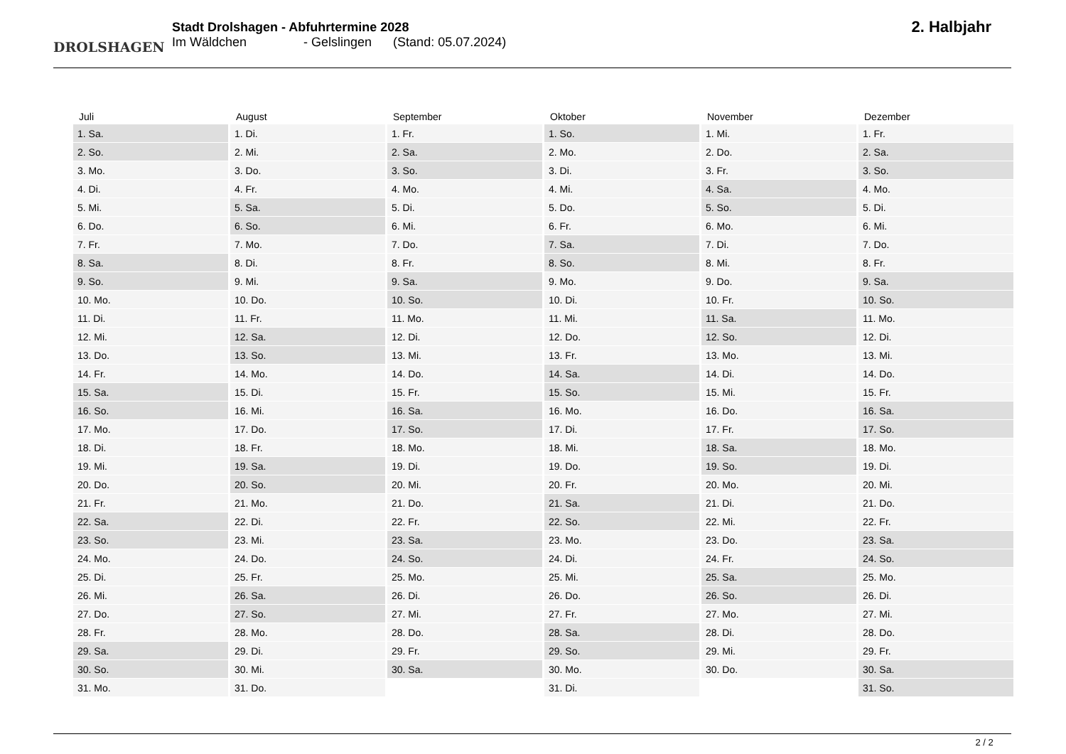DROLSHAGEN
Stadt Drolshagen - Abfuhrtermine 2028
Im Wäldchen - Gelslingen (Stand: 05.07.2024)
2. Halbjahr
| Juli | August | September | Oktober | November | Dezember |
| --- | --- | --- | --- | --- | --- |
| 1. Sa. | 1. Di. | 1. Fr. | 1. So. | 1. Mi. | 1. Fr. |
| 2. So. | 2. Mi. | 2. Sa. | 2. Mo. | 2. Do. | 2. Sa. |
| 3. Mo. | 3. Do. | 3. So. | 3. Di. | 3. Fr. | 3. So. |
| 4. Di. | 4. Fr. | 4. Mo. | 4. Mi. | 4. Sa. | 4. Mo. |
| 5. Mi. | 5. Sa. | 5. Di. | 5. Do. | 5. So. | 5. Di. |
| 6. Do. | 6. So. | 6. Mi. | 6. Fr. | 6. Mo. | 6. Mi. |
| 7. Fr. | 7. Mo. | 7. Do. | 7. Sa. | 7. Di. | 7. Do. |
| 8. Sa. | 8. Di. | 8. Fr. | 8. So. | 8. Mi. | 8. Fr. |
| 9. So. | 9. Mi. | 9. Sa. | 9. Mo. | 9. Do. | 9. Sa. |
| 10. Mo. | 10. Do. | 10. So. | 10. Di. | 10. Fr. | 10. So. |
| 11. Di. | 11. Fr. | 11. Mo. | 11. Mi. | 11. Sa. | 11. Mo. |
| 12. Mi. | 12. Sa. | 12. Di. | 12. Do. | 12. So. | 12. Di. |
| 13. Do. | 13. So. | 13. Mi. | 13. Fr. | 13. Mo. | 13. Mi. |
| 14. Fr. | 14. Mo. | 14. Do. | 14. Sa. | 14. Di. | 14. Do. |
| 15. Sa. | 15. Di. | 15. Fr. | 15. So. | 15. Mi. | 15. Fr. |
| 16. So. | 16. Mi. | 16. Sa. | 16. Mo. | 16. Do. | 16. Sa. |
| 17. Mo. | 17. Do. | 17. So. | 17. Di. | 17. Fr. | 17. So. |
| 18. Di. | 18. Fr. | 18. Mo. | 18. Mi. | 18. Sa. | 18. Mo. |
| 19. Mi. | 19. Sa. | 19. Di. | 19. Do. | 19. So. | 19. Di. |
| 20. Do. | 20. So. | 20. Mi. | 20. Fr. | 20. Mo. | 20. Mi. |
| 21. Fr. | 21. Mo. | 21. Do. | 21. Sa. | 21. Di. | 21. Do. |
| 22. Sa. | 22. Di. | 22. Fr. | 22. So. | 22. Mi. | 22. Fr. |
| 23. So. | 23. Mi. | 23. Sa. | 23. Mo. | 23. Do. | 23. Sa. |
| 24. Mo. | 24. Do. | 24. So. | 24. Di. | 24. Fr. | 24. So. |
| 25. Di. | 25. Fr. | 25. Mo. | 25. Mi. | 25. Sa. | 25. Mo. |
| 26. Mi. | 26. Sa. | 26. Di. | 26. Do. | 26. So. | 26. Di. |
| 27. Do. | 27. So. | 27. Mi. | 27. Fr. | 27. Mo. | 27. Mi. |
| 28. Fr. | 28. Mo. | 28. Do. | 28. Sa. | 28. Di. | 28. Do. |
| 29. Sa. | 29. Di. | 29. Fr. | 29. So. | 29. Mi. | 29. Fr. |
| 30. So. | 30. Mi. | 30. Sa. | 30. Mo. | 30. Do. | 30. Sa. |
| 31. Mo. | 31. Do. | | 31. Di. | | 31. So. |
2 / 2